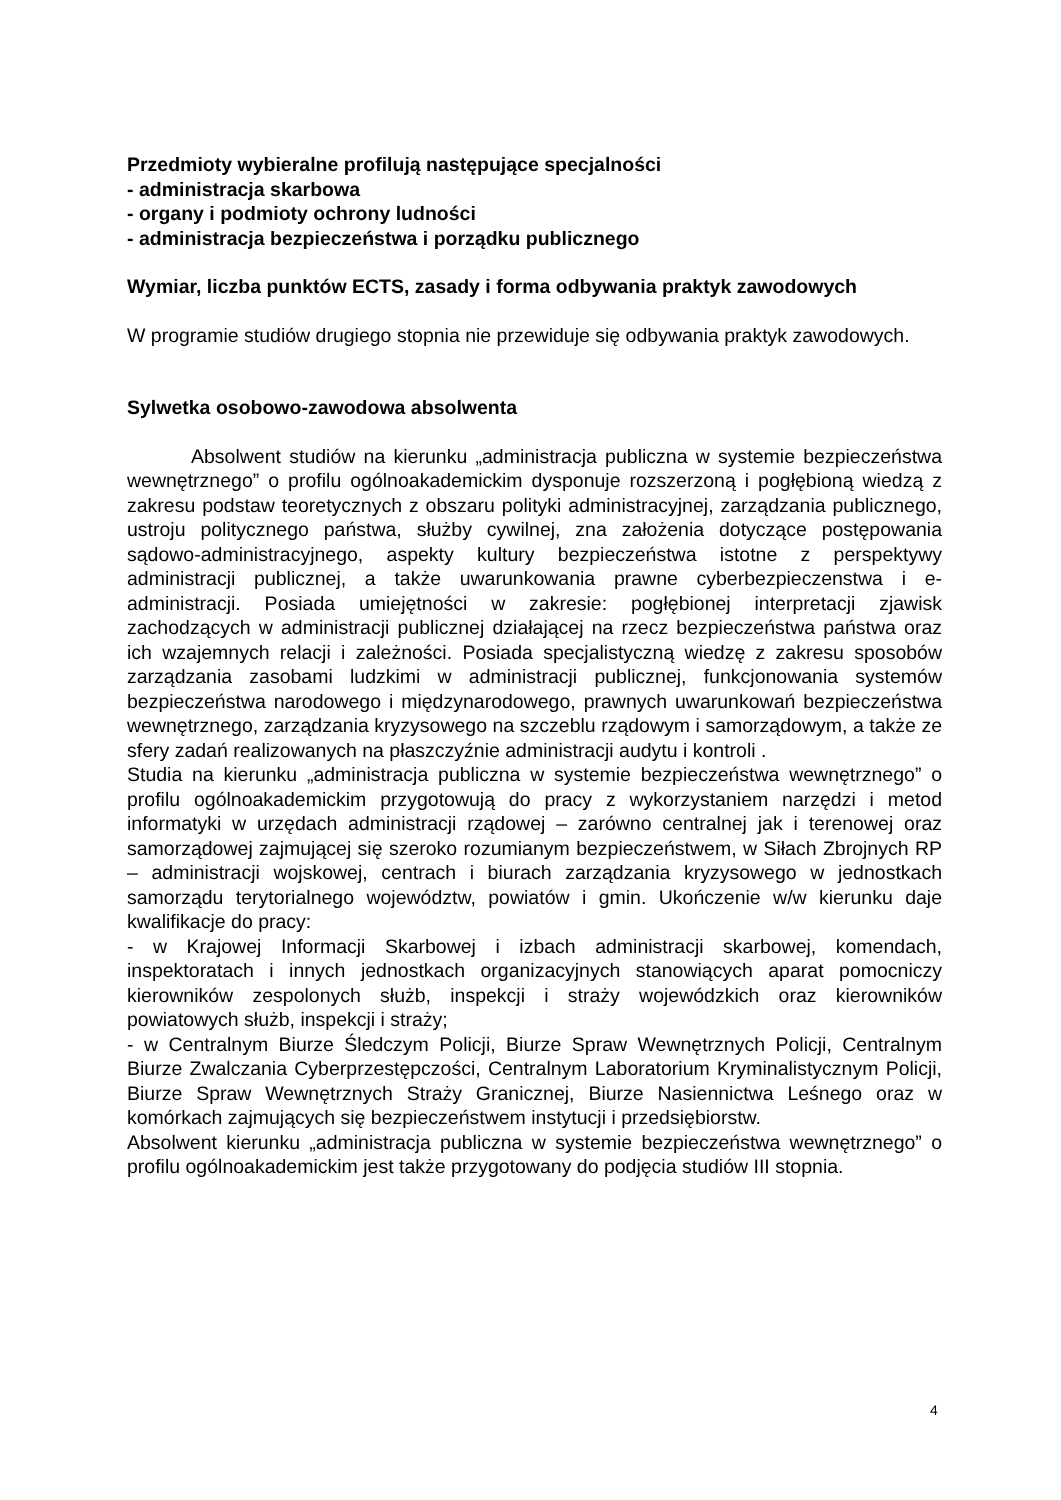Przedmioty wybieralne profilują następujące specjalności
- administracja skarbowa
- organy i podmioty ochrony ludności
- administracja bezpieczeństwa i porządku publicznego
Wymiar, liczba punktów ECTS, zasady i forma odbywania praktyk zawodowych
W programie studiów drugiego stopnia nie przewiduje się odbywania praktyk zawodowych.
Sylwetka osobowo-zawodowa absolwenta
Absolwent studiów na kierunku „administracja publiczna w systemie bezpieczeństwa wewnętrznego” o profilu ogólnoakademickim dysponuje rozszerzoną i pogłębioną wiedzą z zakresu podstaw teoretycznych z obszaru polityki administracyjnej, zarządzania publicznego, ustroju politycznego państwa, służby cywilnej, zna założenia dotyczące postępowania sądowo-administracyjnego, aspekty kultury bezpieczeństwa istotne z perspektywy administracji publicznej, a także uwarunkowania prawne cyberbezpieczenstwa i e-administracji. Posiada umiejętności w zakresie: pogłębionej interpretacji zjawisk zachodzących w administracji publicznej działającej na rzecz bezpieczeństwa państwa oraz ich wzajemnych relacji i zależności. Posiada specjalistyczną wiedzę z zakresu sposobów zarządzania zasobami ludzkimi w administracji publicznej, funkcjonowania systemów bezpieczeństwa narodowego i międzynarodowego, prawnych uwarunkowań bezpieczeństwa wewnętrznego, zarządzania kryzysowego na szczeblu rządowym i samorządowym, a także ze sfery zadań realizowanych na płaszczyźnie administracji audytu i kontroli .
Studia na kierunku „administracja publiczna w systemie bezpieczeństwa wewnętrznego” o profilu ogólnoakademickim przygotowują do pracy z wykorzystaniem narzędzi i metod informatyki w urzędach administracji rządowej – zarówno centralnej jak i terenowej oraz samorządowej zajmującej się szeroko rozumianym bezpieczeństwem, w Siłach Zbrojnych RP – administracji wojskowej, centrach i biurach zarządzania kryzysowego w jednostkach samorządu terytorialnego województw, powiatów i gmin. Ukończenie w/w kierunku daje kwalifikacje do pracy:
- w Krajowej Informacji Skarbowej i izbach administracji skarbowej, komendach, inspektoratach i innych jednostkach organizacyjnych stanowiących aparat pomocniczy kierowników zespolonych służb, inspekcji i straży wojewódzkich oraz kierowników powiatowych służb, inspekcji i straży;
- w Centralnym Biurze Śledczym Policji, Biurze Spraw Wewnętrznych Policji, Centralnym Biurze Zwalczania Cyberprzestępczości, Centralnym Laboratorium Kryminalistycznym Policji, Biurze Spraw Wewnętrznych Straży Granicznej, Biurze Nasiennictwa Leśnego oraz w komórkach zajmujących się bezpieczeństwem instytucji i przedsiębiorstw.
Absolwent kierunku „administracja publiczna w systemie bezpieczeństwa wewnętrznego” o profilu ogólnoakademickim jest także przygotowany do podjęcia studiów III stopnia.
4